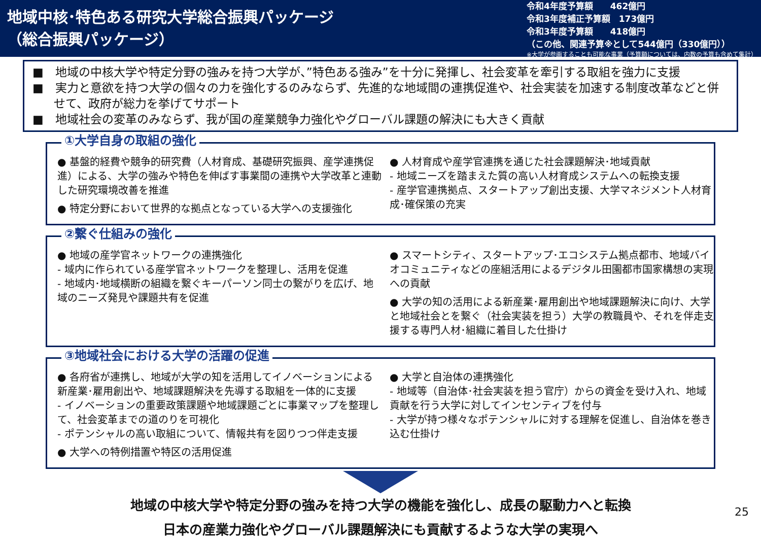地域中核･特色ある研究大学総合振興パッケージ
（総合振興パッケージ）
令和4年度予算額　　462億円
令和3年度補正予算額　173億円
令和3年度予算額　　418億円
（この他、関連予算※として544億円（330億円））
※大学が参画することも可能な事業（予算額については、内数の予算も含めて集計）
■　地域の中核大学や特定分野の強みを持つ大学が、”特色ある強み”を十分に発揮し、社会変革を牽引する取組を強力に支援
■　実力と意欲を持つ大学の個々の力を強化するのみならず、先進的な地域間の連携促進や、社会実装を加速する制度改革などと併せて、政府が総力を挙げてサポート
■　地域社会の変革のみならず、我が国の産業競争力強化やグローバル課題の解決にも大きく貢献
①大学自身の取組の強化
● 基盤的経費や競争的研究費（人材育成、基礎研究振興、産学連携促進）による、大学の強みや特色を伸ばす事業間の連携や大学改革と連動した研究環境改善を推進
● 特定分野において世界的な拠点となっている大学への支援強化
● 人材育成や産学官連携を通じた社会課題解決･地域貢献
- 地域ニーズを踏まえた質の高い人材育成システムへの転換支援
- 産学官連携拠点、スタートアップ創出支援、大学マネジメント人材育成･確保策の充実
②繋ぐ仕組みの強化
● 地域の産学官ネットワークの連携強化
- 域内に作られている産学官ネットワークを整理し、活用を促進
- 地域内･地域横断の組織を繋ぐキーパーソン同士の繋がりを広げ、地域のニーズ発見や課題共有を促進
● スマートシティ、スタートアップ･エコシステム拠点都市、地域バイオコミュニティなどの座組活用によるデジタル田園都市国家構想の実現への貢献
● 大学の知の活用による新産業･雇用創出や地域課題解決に向け、大学と地域社会とを繋ぐ（社会実装を担う）大学の教職員や、それを伴走支援する専門人材･組織に着目した仕掛け
③地域社会における大学の活躍の促進
● 各府省が連携し、地域が大学の知を活用してイノベーションによる新産業･雇用創出や、地域課題解決を先導する取組を一体的に支援
- イノベーションの重要政策課題や地域課題ごとに事業マップを整理して、社会変革までの道のりを可視化
- ポテンシャルの高い取組について、情報共有を図りつつ伴走支援
● 大学への特例措置や特区の活用促進
● 大学と自治体の連携強化
- 地域等（自治体･社会実装を担う官庁）からの資金を受け入れ、地域貢献を行う大学に対してインセンティブを付与
- 大学が持つ様々なポテンシャルに対する理解を促進し、自治体を巻き込む仕掛け
地域の中核大学や特定分野の強みを持つ大学の機能を強化し、成長の駆動力へと転換
日本の産業力強化やグローバル課題解決にも貢献するような大学の実現へ
25